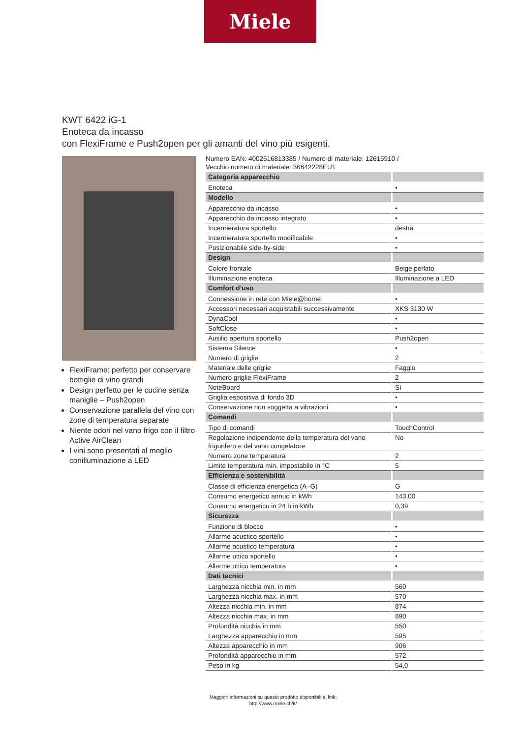Miele
KWT 6422 iG-1
Enoteca da incasso
con FlexiFrame e Push2open per gli amanti del vino più esigenti.
FlexiFrame: perfetto per conservare bottiglie di vino grandi
Design perfetto per le cucine senza maniglie – Push2open
Conservazione parallela del vino con zone di temperatura separate
Niente odori nel vano frigo con il filtro Active AirClean
I vini sono presentati al meglio conilluminazione a LED
Numero EAN: 4002516813385 / Numero di materiale: 12615910 /
Vecchio numero di materiale: 36642228EU1
| Categoria apparecchio | |
| Enoteca | • |
| Modello | |
| Apparecchio da incasso | • |
| Apparecchio da incasso integrato | • |
| Incernieratura sportello | destra |
| Incernieratura sportello modificabile | • |
| Posizionabile side-by-side | • |
| Design | |
| Colore frontale | Beige perlato |
| Illuminazione enoteca | Illuminazione a LED |
| Comfort d’uso | |
| Connessione in rete con Miele@home | • |
| Accessori necessari acquistabili successivamente | XKS 3130 W |
| DynaCool | • |
| SoftClose | • |
| Ausilio apertura sportello | Push2open |
| Sistema Silence | • |
| Numero di griglie | 2 |
| Materiale delle griglie | Faggio |
| Numero griglie FlexiFrame | 2 |
| NoteBoard | Sì |
| Griglia espositiva di fondo 3D | • |
| Conservazione non soggetta a vibrazioni | • |
| Comandi | |
| Tipo di comandi | TouchControl |
| Regolazione indipendente della temperatura del vano frigorifero e del vano congelatore | No |
| Numero zone temperatura | 2 |
| Limite temperatura min. impostabile in °C | 5 |
| Efficienza e sostenibilità | |
| Classe di efficienza energetica (A–G) | G |
| Consumo energetico annuo in kWh | 143,00 |
| Consumo energetico in 24 h in kWh | 0,39 |
| Sicurezza | |
| Funzione di blocco | • |
| Allarme acustico sportello | • |
| Allarme acustico temperatura | • |
| Allarme ottico sportello | • |
| Allarme ottico temperatura | • |
| Dati tecnici | |
| Larghezza nicchia min. in mm | 560 |
| Larghezza nicchia max. in mm | 570 |
| Altezza nicchia min. in mm | 874 |
| Altezza nicchia max. in mm | 890 |
| Profondità nicchia in mm | 550 |
| Larghezza apparecchio in mm | 595 |
| Altezza apparecchio in mm | 906 |
| Profondità apparecchio in mm | 572 |
| Peso in kg | 54,0 |
Maggiori informazioni su questo prodotto disponibili al link:
http://www.miele.ch/it/